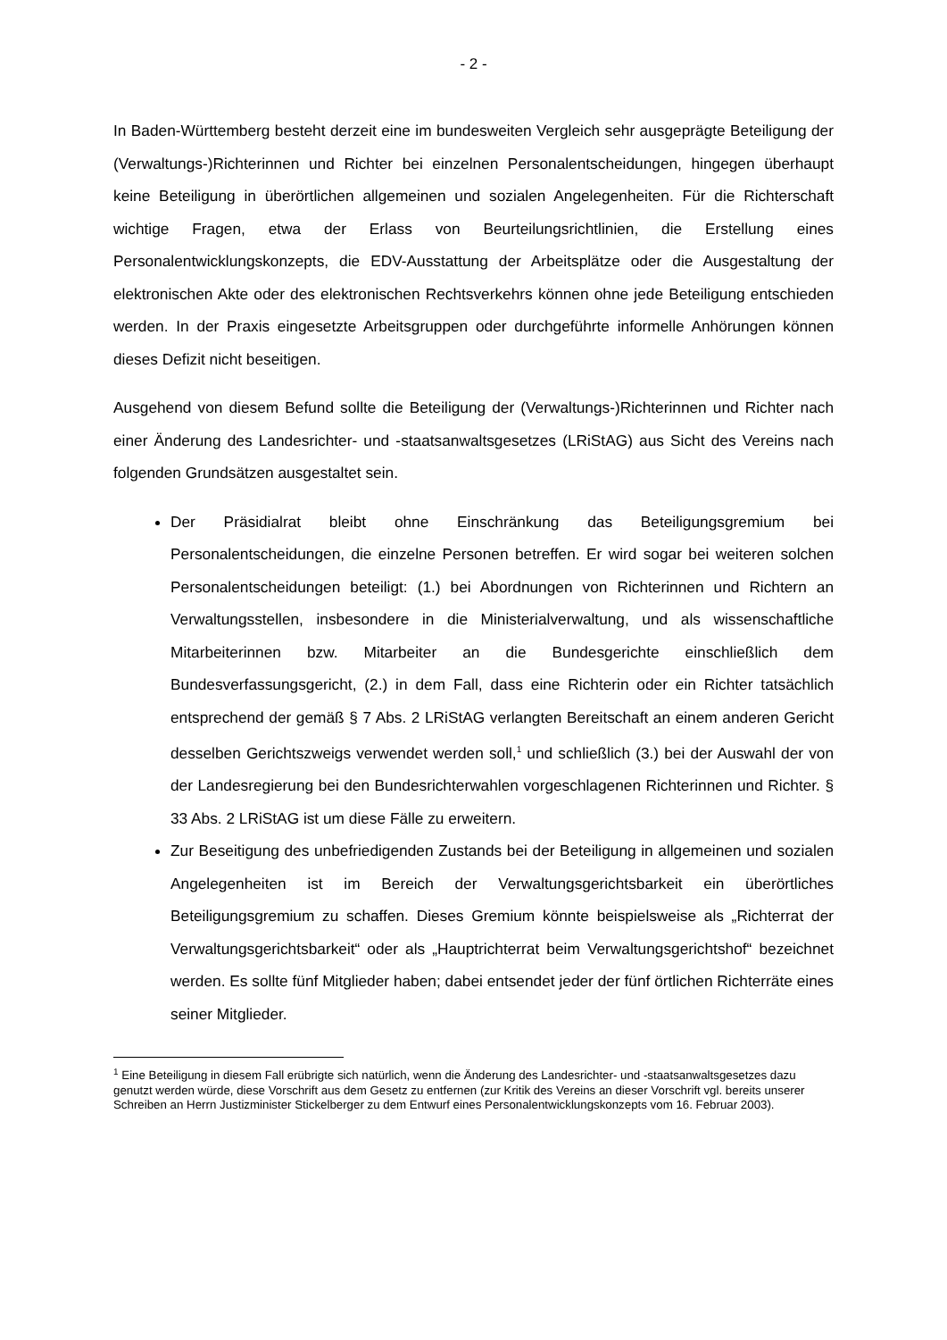- 2 -
In Baden-Württemberg besteht derzeit eine im bundesweiten Vergleich sehr ausgeprägte Beteiligung der (Verwaltungs-)Richterinnen und Richter bei einzelnen Personalentscheidungen, hingegen überhaupt keine Beteiligung in überörtlichen allgemeinen und sozialen Angelegenheiten. Für die Richterschaft wichtige Fragen, etwa der Erlass von Beurteilungsrichtlinien, die Erstellung eines Personalentwicklungskonzepts, die EDV-Ausstattung der Arbeitsplätze oder die Ausgestaltung der elektronischen Akte oder des elektronischen Rechtsverkehrs können ohne jede Beteiligung entschieden werden. In der Praxis eingesetzte Arbeitsgruppen oder durchgeführte informelle Anhörungen können dieses Defizit nicht beseitigen.
Ausgehend von diesem Befund sollte die Beteiligung der (Verwaltungs-)Richterinnen und Richter nach einer Änderung des Landesrichter- und -staatsanwaltsgesetzes (LRiStAG) aus Sicht des Vereins nach folgenden Grundsätzen ausgestaltet sein.
Der Präsidialrat bleibt ohne Einschränkung das Beteiligungsgremium bei Personalentscheidungen, die einzelne Personen betreffen. Er wird sogar bei weiteren solchen Personalentscheidungen beteiligt: (1.) bei Abordnungen von Richterinnen und Richtern an Verwaltungsstellen, insbesondere in die Ministerialverwaltung, und als wissenschaftliche Mitarbeiterinnen bzw. Mitarbeiter an die Bundesgerichte einschließlich dem Bundesverfassungsgericht, (2.) in dem Fall, dass eine Richterin oder ein Richter tatsächlich entsprechend der gemäß § 7 Abs. 2 LRiStAG verlangten Bereitschaft an einem anderen Gericht desselben Gerichtszweigs verwendet werden soll,<sup>1</sup> und schließlich (3.) bei der Auswahl der von der Landesregierung bei den Bundesrichterwahlen vorgeschlagenen Richterinnen und Richter. § 33 Abs. 2 LRiStAG ist um diese Fälle zu erweitern.
Zur Beseitigung des unbefriedigenden Zustands bei der Beteiligung in allgemeinen und sozialen Angelegenheiten ist im Bereich der Verwaltungsgerichtsbarkeit ein überörtliches Beteiligungsgremium zu schaffen. Dieses Gremium könnte beispielsweise als „Richterrat der Verwaltungsgerichtsbarkeit“ oder als „Hauptrichterrat beim Verwaltungsgerichtshof“ bezeichnet werden. Es sollte fünf Mitglieder haben; dabei entsendet jeder der fünf örtlichen Richterräte eines seiner Mitglieder.
<sup>1</sup> Eine Beteiligung in diesem Fall erübrigte sich natürlich, wenn die Änderung des Landesrichter- und -staatsanwaltsgesetzes dazu genutzt werden würde, diese Vorschrift aus dem Gesetz zu entfernen (zur Kritik des Vereins an dieser Vorschrift vgl. bereits unserer Schreiben an Herrn Justizminister Stickelberger zu dem Entwurf eines Personalentwicklungskonzepts vom 16. Februar 2003).